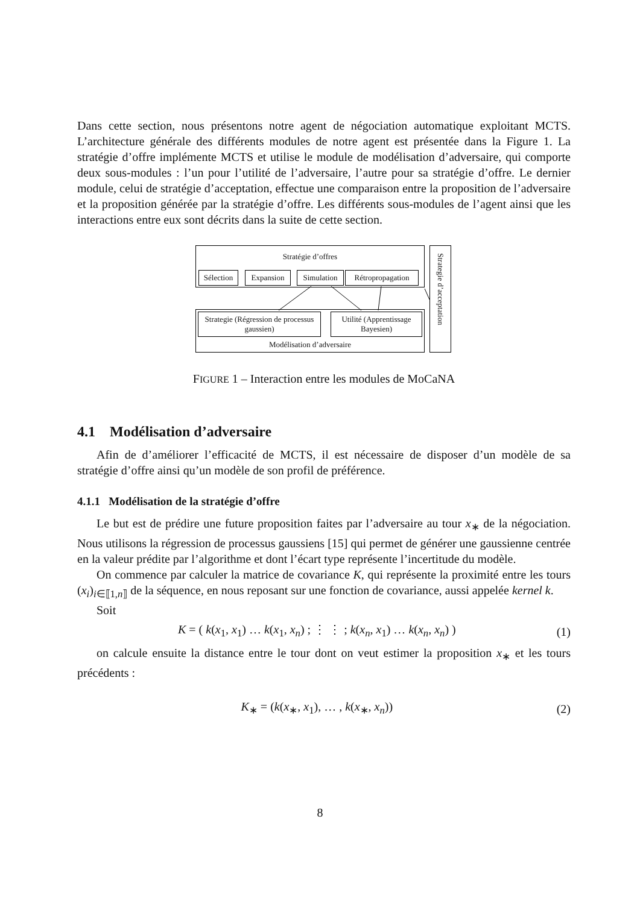Dans cette section, nous présentons notre agent de négociation automatique exploitant MCTS. L’architecture générale des différents modules de notre agent est présentée dans la Figure 1. La stratégie d’offre implémente MCTS et utilise le module de modélisation d’adversaire, qui comporte deux sous-modules : l’un pour l’utilité de l’adversaire, l’autre pour sa stratégie d’offre. Le dernier module, celui de stratégie d’acceptation, effectue une comparaison entre la proposition de l’adversaire et la proposition générée par la stratégie d’offre. Les différents sous-modules de l’agent ainsi que les interactions entre eux sont décrits dans la suite de cette section.
Stratégie d’offres
Sélection
Expansion Simulation
Rétropropagation
Modélisation d’adversaire
Strategie (Régression de processus gaussien)
Utilité (Apprentissage Bayesien)
Strategie d’acceptation
FIGURE 1 – Interaction entre les modules de MoCaNA
4.1 Modélisation d’adversaire
Afin de d’améliorer l’efficacité de MCTS, il est nécessaire de disposer d’un modèle de sa stratégie d’offre ainsi qu’un modèle de son profil de préférence.
4.1.1 Modélisation de la stratégie d’offre
Le but est de prédire une future proposition faites par l’adversaire au tour x<sub>∗</sub> de la négociation. Nous utilisons la régression de processus gaussiens [15] qui permet de générer une gaussienne centrée en la valeur prédite par l’algorithme et dont l’écart type représente l’incertitude du modèle.
On commence par calculer la matrice de covariance K, qui représente la proximité entre les tours (x<sub>i</sub>)<sub>i∈⟦1,n⟧</sub> de la séquence, en nous reposant sur une fonction de covariance, aussi appelée kernel k.
Soit
K = ( k(x<sub>1</sub>, x<sub>1</sub>) … k(x<sub>1</sub>, x<sub>n</sub>) ; ⋮ ⋮ ; k(x<sub>n</sub>, x<sub>1</sub>) … k(x<sub>n</sub>, x<sub>n</sub>) )
(1)
on calcule ensuite la distance entre le tour dont on veut estimer la proposition x<sub>∗</sub> et les tours précédents :
K<sub>∗</sub> = (k(x<sub>∗</sub>, x<sub>1</sub>), … , k(x<sub>∗</sub>, x<sub>n</sub>))
(2)
8